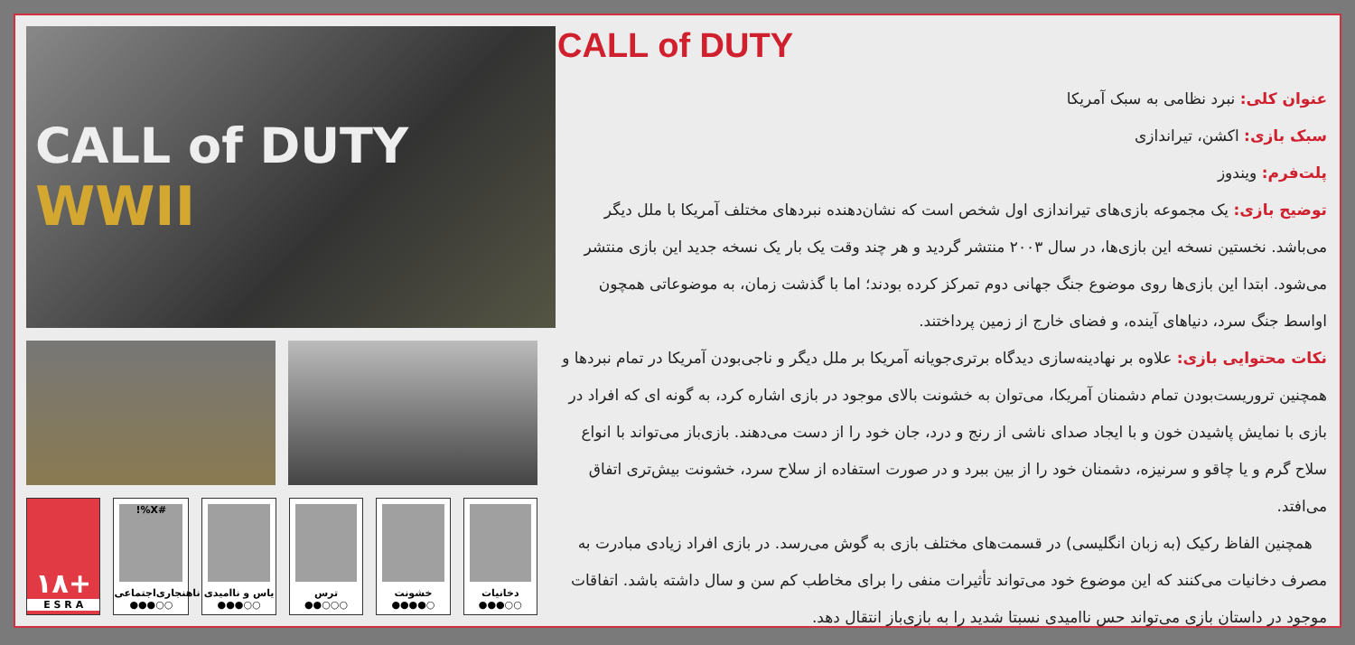CALL of DUTY
WWII
۱۸+
E S R A
!%X#
ناهنجاری‌اجتماعی
●●●○○
یاس و ناامیدی
●●●○○
ترس
●●○○○
خشونت
●●●●○
دخانیات
●●●○○
CALL of DUTY
عنوان کلی: نبرد نظامی به سبک آمریکا
سبک بازی: اکشن، تیراندازی
پلت‌فرم: ویندوز
توضیح بازی: یک مجموعه بازی‌های تیراندازی اول شخص است که نشان‌دهنده نبردهای مختلف آمریکا با ملل دیگر می‌باشد. نخستین نسخه این بازی‌ها، در سال ۲۰۰۳ منتشر گردید و هر چند وقت یک بار یک نسخه جدید این بازی منتشر می‌شود. ابتدا این بازی‌ها روی موضوع جنگ جهانی دوم تمرکز کرده بودند؛ اما با گذشت زمان، به موضوعاتی همچون اواسط جنگ سرد، دنیاهای آینده، و فضای خارج از زمین پرداختند.
نکات محتوایی بازی: علاوه بر نهادینه‌سازی دیدگاه برتری‌جویانه آمریکا بر ملل دیگر و ناجی‌بودن آمریکا در تمام نبردها و همچنین تروریست‌بودن تمام دشمنان آمریکا، می‌توان به خشونت بالای موجود در بازی اشاره کرد، به گونه ای که افراد در بازی با نمایش پاشیدن خون و با ایجاد صدای ناشی از رنج و درد، جان خود را از دست می‌دهند. بازی‌باز می‌تواند با انواع سلاح گرم و یا چاقو و سرنیزه، دشمنان خود را از بین ببرد و در صورت استفاده از سلاح سرد، خشونت بیش‌تری اتفاق می‌افتد.
همچنین الفاظ رکیک (به زبان انگلیسی) در قسمت‌های مختلف بازی به گوش می‌رسد. در بازی افراد زیادی مبادرت به مصرف دخانیات می‌کنند که این موضوع خود می‌تواند تأثیرات منفی را برای مخاطب کم سن و سال داشته باشد. اتفاقات موجود در داستان بازی می‌تواند حس ناامیدی نسبتا شدید را به بازی‌باز انتقال دهد.